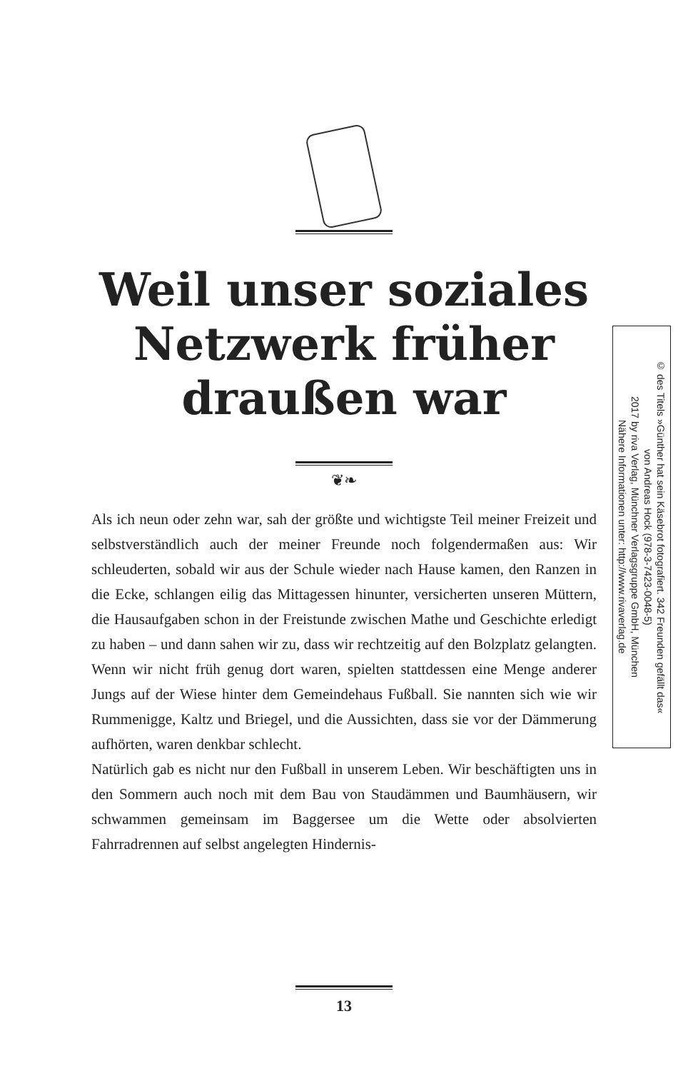Weil unser soziales
Netzwerk früher
draußen war
❦❧
Als ich neun oder zehn war, sah der größte und wichtigste Teil meiner Freizeit und selbstverständlich auch der meiner Freunde noch folgendermaßen aus: Wir schleuderten, sobald wir aus der Schule wieder nach Hause kamen, den Ranzen in die Ecke, schlangen eilig das Mittagessen hinunter, versicherten unseren Müttern, die Hausaufgaben schon in der Freistunde zwischen Mathe und Geschichte erledigt zu haben – und dann sahen wir zu, dass wir rechtzeitig auf den Bolzplatz gelangten. Wenn wir nicht früh genug dort waren, spielten stattdessen eine Menge anderer Jungs auf der Wiese hinter dem Gemeindehaus Fußball. Sie nannten sich wie wir Rummenigge, Kaltz und Briegel, und die Aussichten, dass sie vor der Dämmerung aufhörten, waren denkbar schlecht.
Natürlich gab es nicht nur den Fußball in unserem Leben. Wir beschäftigten uns in den Sommern auch noch mit dem Bau von Staudämmen und Baumhäusern, wir schwammen gemeinsam im Baggersee um die Wette oder absolvierten Fahrradrennen auf selbst angelegten Hindernis-
© des Titels »Günther hat sein Käsebrot fotografiert. 342 Freunden gefällt das«
von Andreas Hock (978-3-7423-0048-5)
2017 by riva Verlag, Münchner Verlagsgruppe GmbH, München
Nähere Informationen unter: http://www.rivaverlag.de
13